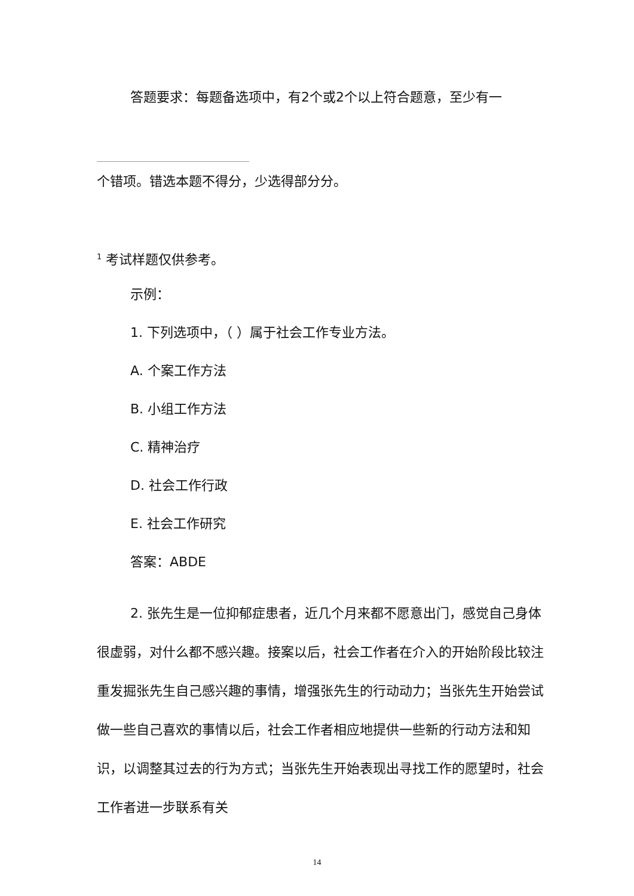答题要求：每题备选项中，有2个或2个以上符合题意，至少有一
个错项。错选本题不得分，少选得部分分。
<sup>1</sup> 考试样题仅供参考。
示例：
1. 下列选项中，（ ）属于社会工作专业方法。
A. 个案工作方法
B. 小组工作方法
C. 精神治疗
D. 社会工作行政
E. 社会工作研究
答案：ABDE
2. 张先生是一位抑郁症患者，近几个月来都不愿意出门，感觉自己身体很虚弱，对什么都不感兴趣。接案以后，社会工作者在介入的开始阶段比较注重发掘张先生自己感兴趣的事情，增强张先生的行动动力；当张先生开始尝试做一些自己喜欢的事情以后，社会工作者相应地提供一些新的行动方法和知识，以调整其过去的行为方式；当张先生开始表现出寻找工作的愿望时，社会工作者进一步联系有关
14